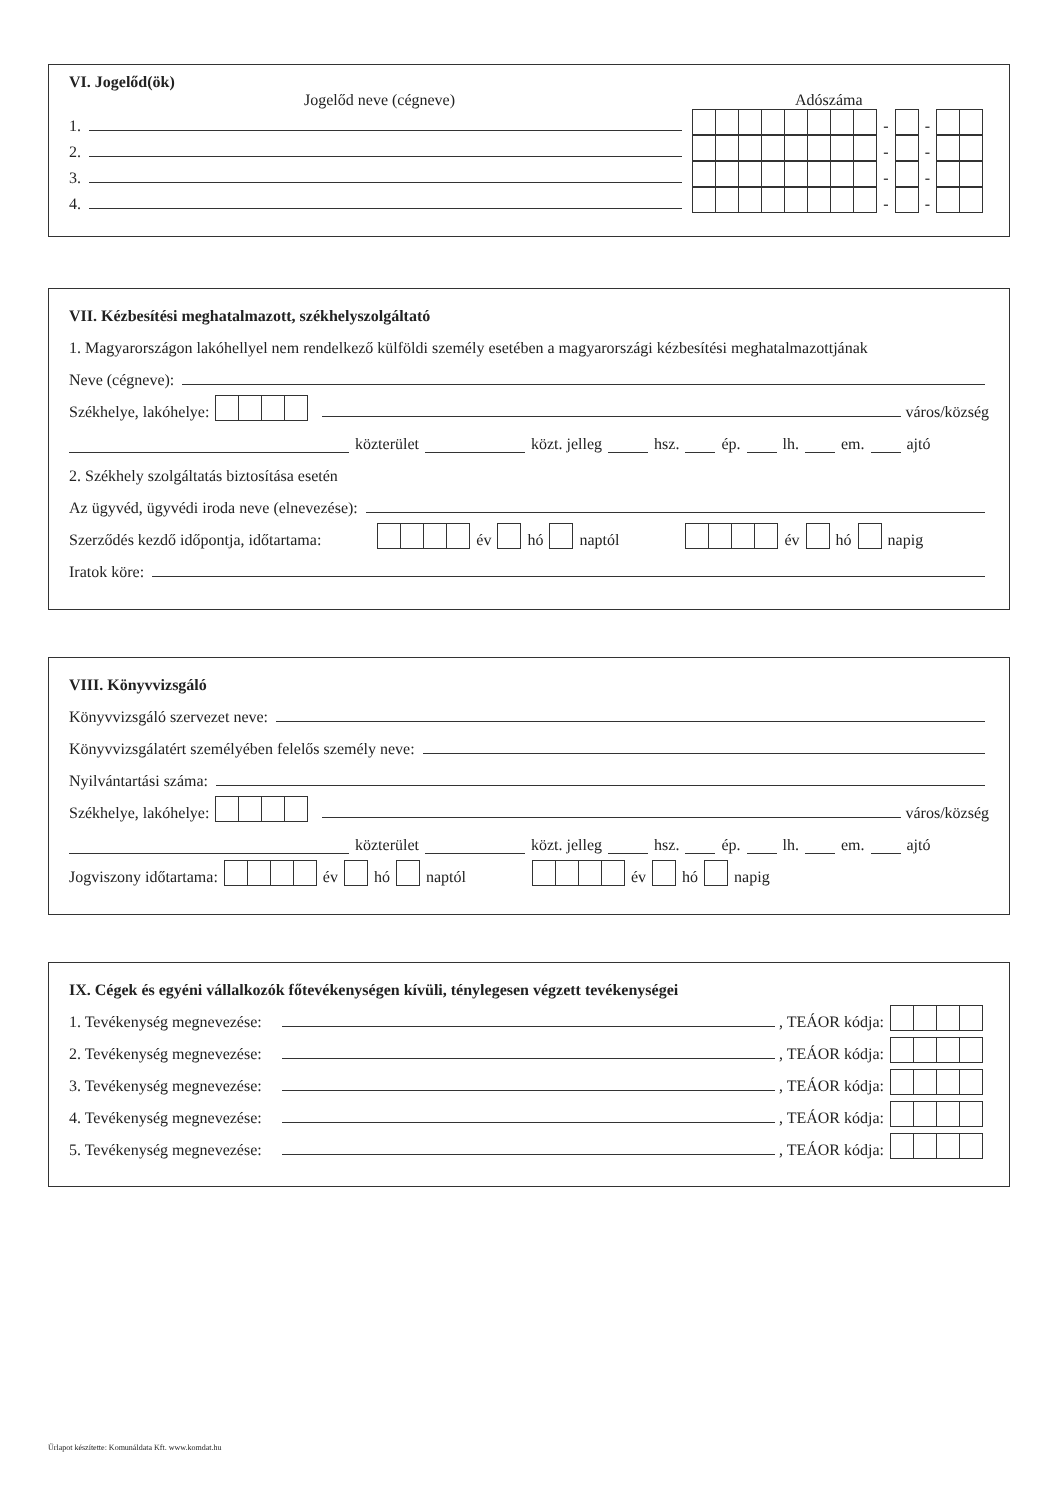VI. Jogelőd(ök)
Jogelőd neve (cégneve) Adószáma
1. - -
2. - -
3. - -
4. - -
VII. Kézbesítési meghatalmazott, székhelyszolgáltató
1. Magyarországon lakóhellyel nem rendelkező külföldi személy esetében a magyarországi kézbesítési meghatalmazottjának
Neve (cégneve):
Székhelye, lakóhelye: város/község
közterület közt. jelleg hsz. ép. lh. em. ajtó
2. Székhely szolgáltatás biztosítása esetén
Az ügyvéd, ügyvédi iroda neve (elnevezése):
Szerződés kezdő időpontja, időtartama: év hó naptól év hó napig
Iratok köre:
VIII. Könyvvizsgáló
Könyvvizsgáló szervezet neve:
Könyvvizsgálatért személyében felelős személy neve:
Nyilvántartási száma:
Székhelye, lakóhelye: város/község
közterület közt. jelleg hsz. ép. lh. em. ajtó
Jogviszony időtartama: év hó naptól év hó napig
IX. Cégek és egyéni vállalkozók főtevékenységen kívüli, ténylegesen végzett tevékenységei
1. Tevékenység megnevezése: , TEÁOR kódja:
2. Tevékenység megnevezése: , TEÁOR kódja:
3. Tevékenység megnevezése: , TEÁOR kódja:
4. Tevékenység megnevezése: , TEÁOR kódja:
5. Tevékenység megnevezése: , TEÁOR kódja:
Űrlapot készítette: Komunáldata Kft. www.komdat.hu